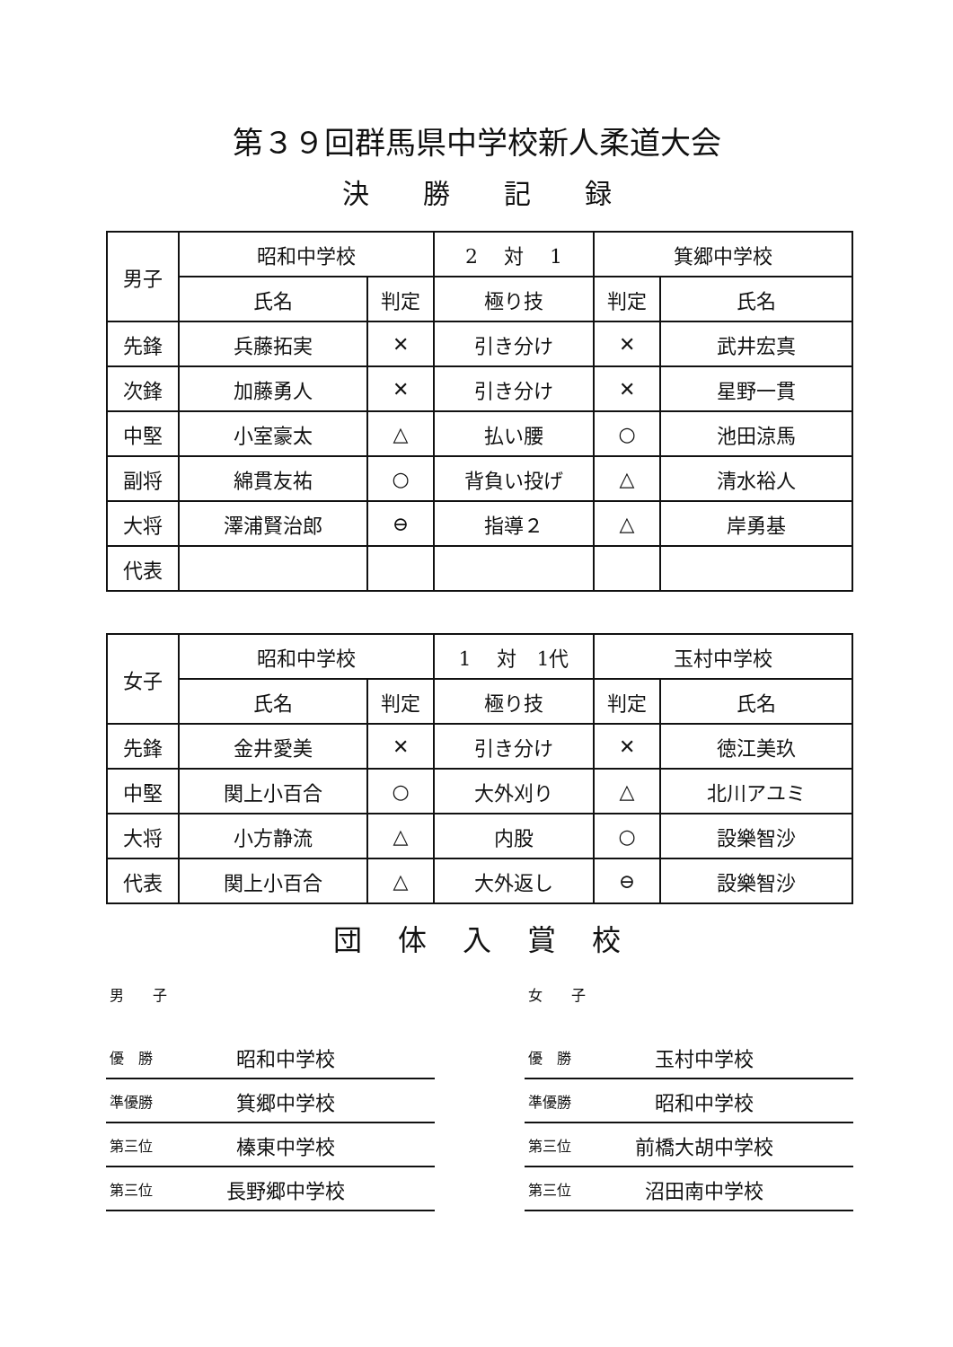第３９回群馬県中学校新人柔道大会
決勝記録
| 男子 | 昭和中学校 | | 2 対 1 | 箕郷中学校 | |
| | 氏名 | 判定 | 極り技 | 判定 | 氏名 |
| 先鋒 | 兵藤拓実 | ✕ | 引き分け | ✕ | 武井宏真 |
| 次鋒 | 加藤勇人 | ✕ | 引き分け | ✕ | 星野一貫 |
| 中堅 | 小室豪太 | △ | 払い腰 | ○ | 池田涼馬 |
| 副将 | 綿貫友祐 | ○ | 背負い投げ | △ | 清水裕人 |
| 大将 | 澤浦賢治郎 | ⊖ | 指導２ | △ | 岸勇基 |
| 代表 | | | | | |
| 女子 | 昭和中学校 | | 1 対 1代 | 玉村中学校 | |
| | 氏名 | 判定 | 極り技 | 判定 | 氏名 |
| 先鋒 | 金井愛美 | ✕ | 引き分け | ✕ | 徳江美玖 |
| 中堅 | 関上小百合 | ○ | 大外刈り | △ | 北川アユミ |
| 大将 | 小方静流 | △ | 内股 | ○ | 設樂智沙 |
| 代表 | 関上小百合 | △ | 大外返し | ⊖ | 設樂智沙 |
団体入賞校
男　　子
優　勝 昭和中学校
準優勝 箕郷中学校
第三位 榛東中学校
第三位 長野郷中学校
女　　子
優　勝 玉村中学校
準優勝 昭和中学校
第三位 前橋大胡中学校
第三位 沼田南中学校